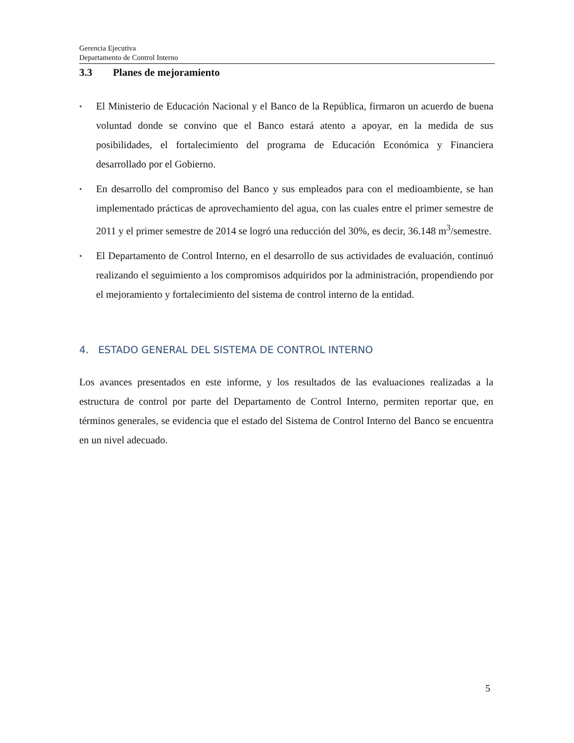Gerencia Ejecutiva
Departamento de Control Interno
3.3 Planes de mejoramiento
• El Ministerio de Educación Nacional y el Banco de la República, firmaron un acuerdo de buena voluntad donde se convino que el Banco estará atento a apoyar, en la medida de sus posibilidades, el fortalecimiento del programa de Educación Económica y Financiera desarrollado por el Gobierno.
• En desarrollo del compromiso del Banco y sus empleados para con el medioambiente, se han implementado prácticas de aprovechamiento del agua, con las cuales entre el primer semestre de 2011 y el primer semestre de 2014 se logró una reducción del 30%, es decir, 36.148 m<sup>3</sup>/semestre.
• El Departamento de Control Interno, en el desarrollo de sus actividades de evaluación, continuó realizando el seguimiento a los compromisos adquiridos por la administración, propendiendo por el mejoramiento y fortalecimiento del sistema de control interno de la entidad.
4. ESTADO GENERAL DEL SISTEMA DE CONTROL INTERNO
Los avances presentados en este informe, y los resultados de las evaluaciones realizadas a la estructura de control por parte del Departamento de Control Interno, permiten reportar que, en términos generales, se evidencia que el estado del Sistema de Control Interno del Banco se encuentra en un nivel adecuado.
5